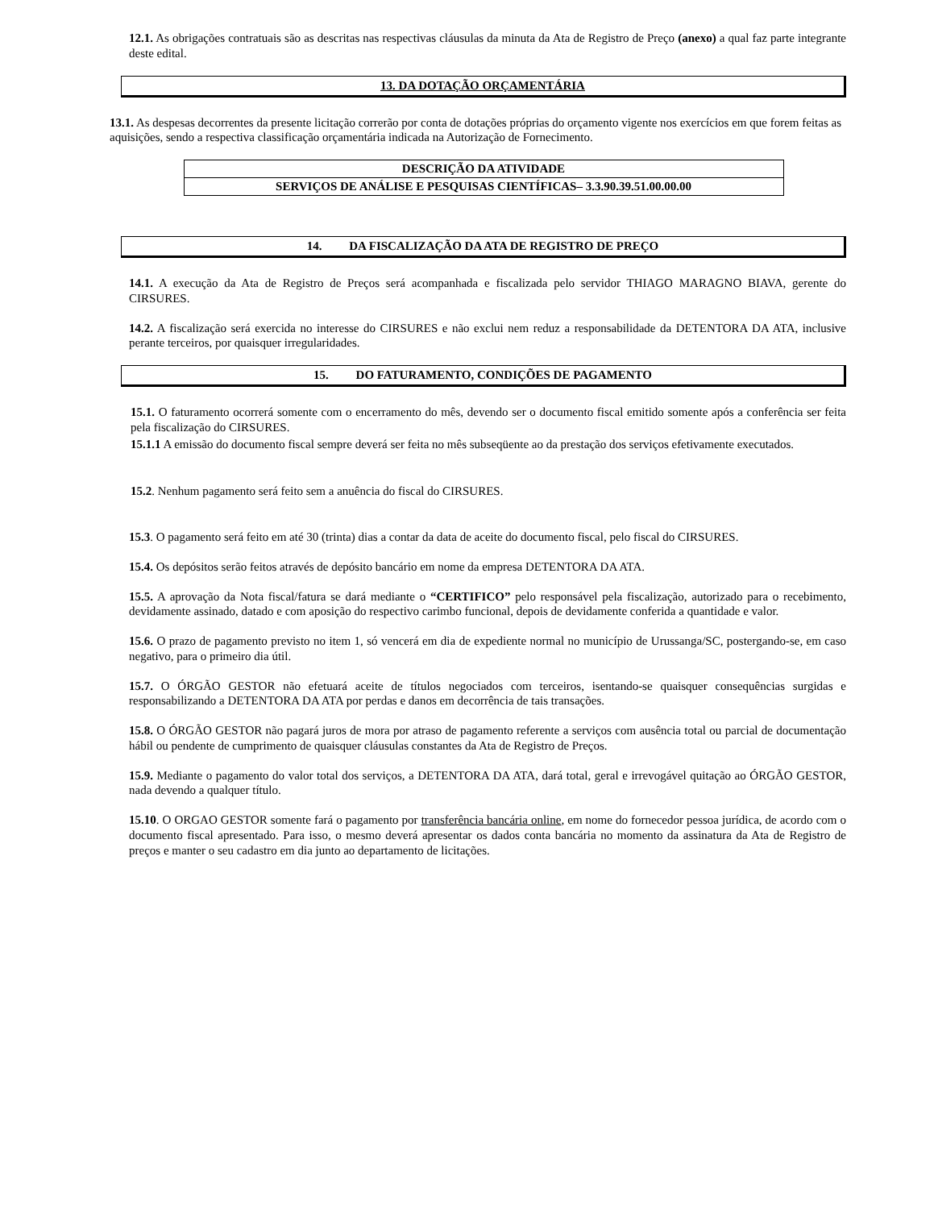12.1. As obrigações contratuais são as descritas nas respectivas cláusulas da minuta da Ata de Registro de Preço (anexo) a qual faz parte integrante deste edital.
13. DA DOTAÇÃO ORÇAMENTÁRIA
13.1. As despesas decorrentes da presente licitação correrão por conta de dotações próprias do orçamento vigente nos exercícios em que forem feitas as aquisições, sendo a respectiva classificação orçamentária indicada na Autorização de Fornecimento.
| DESCRIÇÃO DA ATIVIDADE |
| SERVIÇOS DE ANÁLISE E PESQUISAS CIENTÍFICAS– 3.3.90.39.51.00.00.00 |
14. DA FISCALIZAÇÃO DA ATA DE REGISTRO DE PREÇO
14.1. A execução da Ata de Registro de Preços será acompanhada e fiscalizada pelo servidor THIAGO MARAGNO BIAVA, gerente do CIRSURES.
14.2. A fiscalização será exercida no interesse do CIRSURES e não exclui nem reduz a responsabilidade da DETENTORA DA ATA, inclusive perante terceiros, por quaisquer irregularidades.
15. DO FATURAMENTO, CONDIÇÕES DE PAGAMENTO
15.1. O faturamento ocorrerá somente com o encerramento do mês, devendo ser o documento fiscal emitido somente após a conferência ser feita pela fiscalização do CIRSURES.
15.1.1 A emissão do documento fiscal sempre deverá ser feita no mês subseqüente ao da prestação dos serviços efetivamente executados.
15.2. Nenhum pagamento será feito sem a anuência do fiscal do CIRSURES.
15.3. O pagamento será feito em até 30 (trinta) dias a contar da data de aceite do documento fiscal, pelo fiscal do CIRSURES.
15.4. Os depósitos serão feitos através de depósito bancário em nome da empresa DETENTORA DA ATA.
15.5. A aprovação da Nota fiscal/fatura se dará mediante o “CERTIFICO” pelo responsável pela fiscalização, autorizado para o recebimento, devidamente assinado, datado e com aposição do respectivo carimbo funcional, depois de devidamente conferida a quantidade e valor.
15.6. O prazo de pagamento previsto no item 1, só vencerá em dia de expediente normal no município de Urussanga/SC, postergando-se, em caso negativo, para o primeiro dia útil.
15.7. O ÓRGÃO GESTOR não efetuará aceite de títulos negociados com terceiros, isentando-se quaisquer consequências surgidas e responsabilizando a DETENTORA DA ATA por perdas e danos em decorrência de tais transações.
15.8. O ÓRGÃO GESTOR não pagará juros de mora por atraso de pagamento referente a serviços com ausência total ou parcial de documentação hábil ou pendente de cumprimento de quaisquer cláusulas constantes da Ata de Registro de Preços.
15.9. Mediante o pagamento do valor total dos serviços, a DETENTORA DA ATA, dará total, geral e irrevogável quitação ao ÓRGÃO GESTOR, nada devendo a qualquer título.
15.10. O ORGAO GESTOR somente fará o pagamento por transferência bancária online, em nome do fornecedor pessoa jurídica, de acordo com o documento fiscal apresentado. Para isso, o mesmo deverá apresentar os dados conta bancária no momento da assinatura da Ata de Registro de preços e manter o seu cadastro em dia junto ao departamento de licitações.